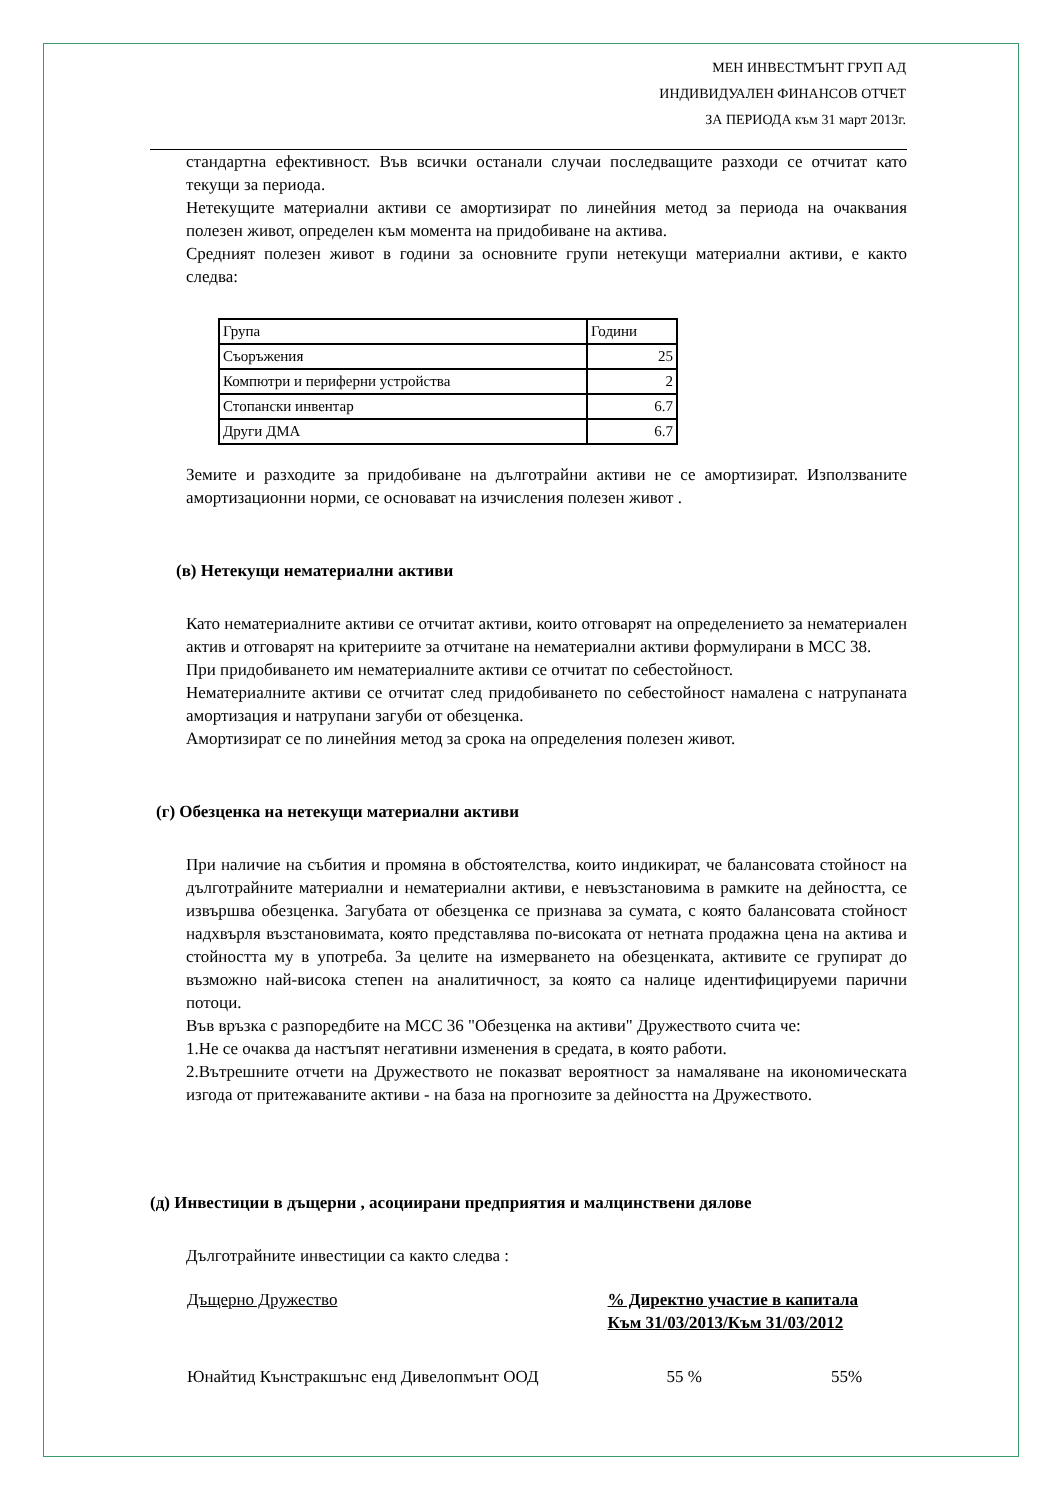МЕН ИНВЕСТМЪНТ ГРУП АД
ИНДИВИДУАЛЕН ФИНАНСОВ ОТЧЕТ
ЗА ПЕРИОДА към 31 март 2013г.
стандартна ефективност. Във всички останали случаи последващите разходи се отчитат като текущи за периода.
Нетекущите материални активи се амортизират по линейния метод за периода на очаквания полезен живот, определен към момента на придобиване на актива.
Средният полезен живот в години за основните групи нетекущи материални активи, е както следва:
| Група | Години |
| Съоръжения | 25 |
| Компютри и периферни устройства | 2 |
| Стопански инвентар | 6.7 |
| Други ДМА | 6.7 |
Земите и разходите за придобиване на дълготрайни активи не се амортизират. Използваните амортизационни норми, се основават на изчисления полезен живот .
(в) Нетекущи нематериални активи
Като нематериалните активи се отчитат активи, които отговарят на определението за нематериален актив и отговарят на критериите за отчитане на нематериални активи формулирани в МСС 38.
При придобиването им нематериалните активи се отчитат по себестойност.
Нематериалните активи се отчитат след придобиването по себестойност намалена с натрупаната амортизация и натрупани загуби от обезценка.
Амортизират се по линейния метод за срока на определения полезен живот.
(г) Обезценка на нетекущи материални активи
При наличие на събития и промяна в обстоятелства, които индикират, че балансовата стойност на дълготрайните материални и нематериални активи, е невъзстановима в рамките на дейността, се извършва обезценка. Загубата от обезценка се признава за сумата, с която балансовата стойност надхвърля възстановимата, която представлява по-високата от нетната продажна цена на актива и стойността му в употреба. За целите на измерването на обезценката, активите се групират до възможно най-висока степен на аналитичност, за която са налице идентифицируеми парични потоци.
Във връзка с разпоредбите на МСС 36 "Обезценка на активи" Дружеството счита че:
1.Не се очаква да настъпят негативни изменения в средата, в която работи.
2.Вътрешните отчети на Дружеството не показват вероятност за намаляване на икономическата изгода от притежаваните активи - на база на прогнозите за дейността на Дружеството.
(д) Инвестиции в дъщерни , асоциирани предприятия и малцинствени дялове
Дълготрайните инвестиции са както следва :
| Дъщерно Дружество | % Директно участие в капитала Към 31/03/2013/Към 31/03/2012 | |
| Юнайтид Кънстракшънс енд Дивелопмънт ООД | 55 % | 55% |